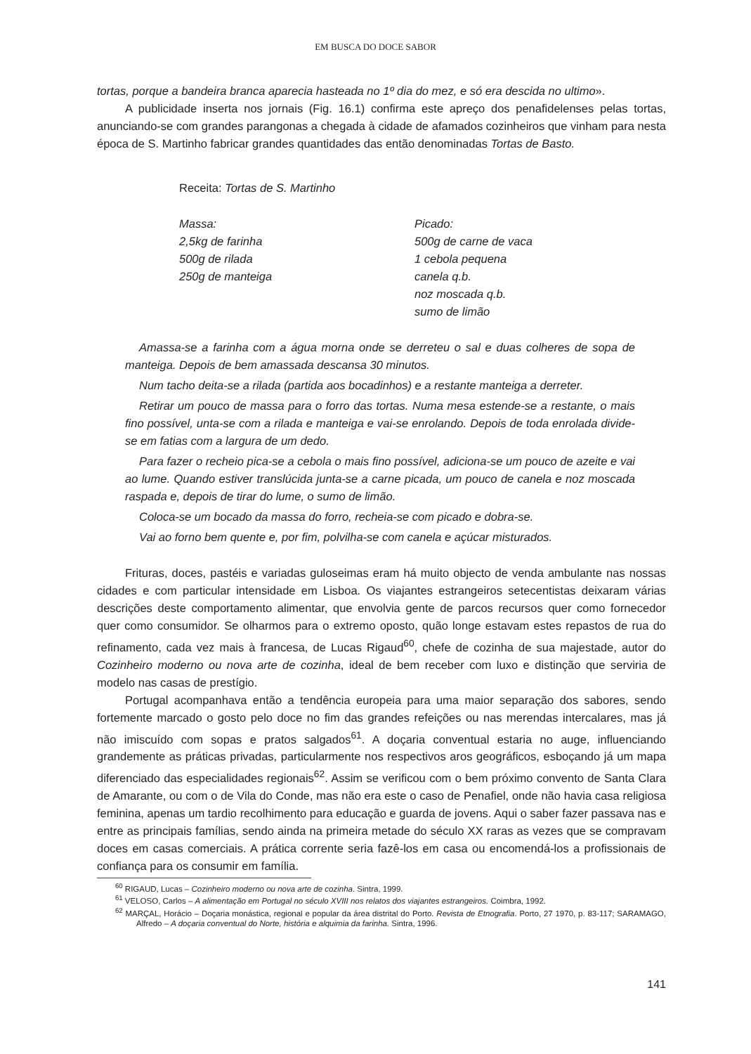EM BUSCA DO DOCE SABOR
tortas, porque a bandeira branca aparecia hasteada no 1º dia do mez, e só era descida no ultimo».
A publicidade inserta nos jornais (Fig. 16.1) confirma este apreço dos penafidelenses pelas tortas, anunciando-se com grandes parangonas a chegada à cidade de afamados cozinheiros que vinham para nesta época de S. Martinho fabricar grandes quantidades das então denominadas Tortas de Basto.
Receita: Tortas de S. Martinho
Massa:
2,5kg de farinha
500g de rilada
250g de manteiga
Picado:
500g de carne de vaca
1 cebola pequena
canela q.b.
noz moscada q.b.
sumo de limão
Amassa-se a farinha com a água morna onde se derreteu o sal e duas colheres de sopa de manteiga. Depois de bem amassada descansa 30 minutos.
Num tacho deita-se a rilada (partida aos bocadinhos) e a restante manteiga a derreter.
Retirar um pouco de massa para o forro das tortas. Numa mesa estende-se a restante, o mais fino possível, unta-se com a rilada e manteiga e vai-se enrolando. Depois de toda enrolada divide-se em fatias com a largura de um dedo.
Para fazer o recheio pica-se a cebola o mais fino possível, adiciona-se um pouco de azeite e vai ao lume. Quando estiver translúcida junta-se a carne picada, um pouco de canela e noz moscada raspada e, depois de tirar do lume, o sumo de limão.
Coloca-se um bocado da massa do forro, recheia-se com picado e dobra-se.
Vai ao forno bem quente e, por fim, polvilha-se com canela e açúcar misturados.
Frituras, doces, pastéis e variadas guloseimas eram há muito objecto de venda ambulante nas nossas cidades e com particular intensidade em Lisboa. Os viajantes estrangeiros setecentistas deixaram várias descrições deste comportamento alimentar, que envolvia gente de parcos recursos quer como fornecedor quer como consumidor. Se olharmos para o extremo oposto, quão longe estavam estes repastos de rua do refinamento, cada vez mais à francesa, de Lucas Rigaud<sup>60</sup>, chefe de cozinha de sua majestade, autor do Cozinheiro moderno ou nova arte de cozinha, ideal de bem receber com luxo e distinção que serviria de modelo nas casas de prestígio.
Portugal acompanhava então a tendência europeia para uma maior separação dos sabores, sendo fortemente marcado o gosto pelo doce no fim das grandes refeições ou nas merendas intercalares, mas já não imiscuído com sopas e pratos salgados<sup>61</sup>. A doçaria conventual estaria no auge, influenciando grandemente as práticas privadas, particularmente nos respectivos aros geográficos, esboçando já um mapa diferenciado das especialidades regionais<sup>62</sup>. Assim se verificou com o bem próximo convento de Santa Clara de Amarante, ou com o de Vila do Conde, mas não era este o caso de Penafiel, onde não havia casa religiosa feminina, apenas um tardio recolhimento para educação e guarda de jovens. Aqui o saber fazer passava nas e entre as principais famílias, sendo ainda na primeira metade do século XX raras as vezes que se compravam doces em casas comerciais. A prática corrente seria fazê-los em casa ou encomendá-los a profissionais de confiança para os consumir em família.
<sup>60</sup> RIGAUD, Lucas – Cozinheiro moderno ou nova arte de cozinha. Sintra, 1999.
<sup>61</sup> VELOSO, Carlos – A alimentação em Portugal no século XVIII nos relatos dos viajantes estrangeiros. Coimbra, 1992.
<sup>62</sup> MARÇAL, Horácio – Doçaria monástica, regional e popular da área distrital do Porto. Revista de Etnografia. Porto, 27 1970, p. 83-117; SARAMAGO, Alfredo – A doçaria conventual do Norte, história e alquimia da farinha. Sintra, 1996.
141